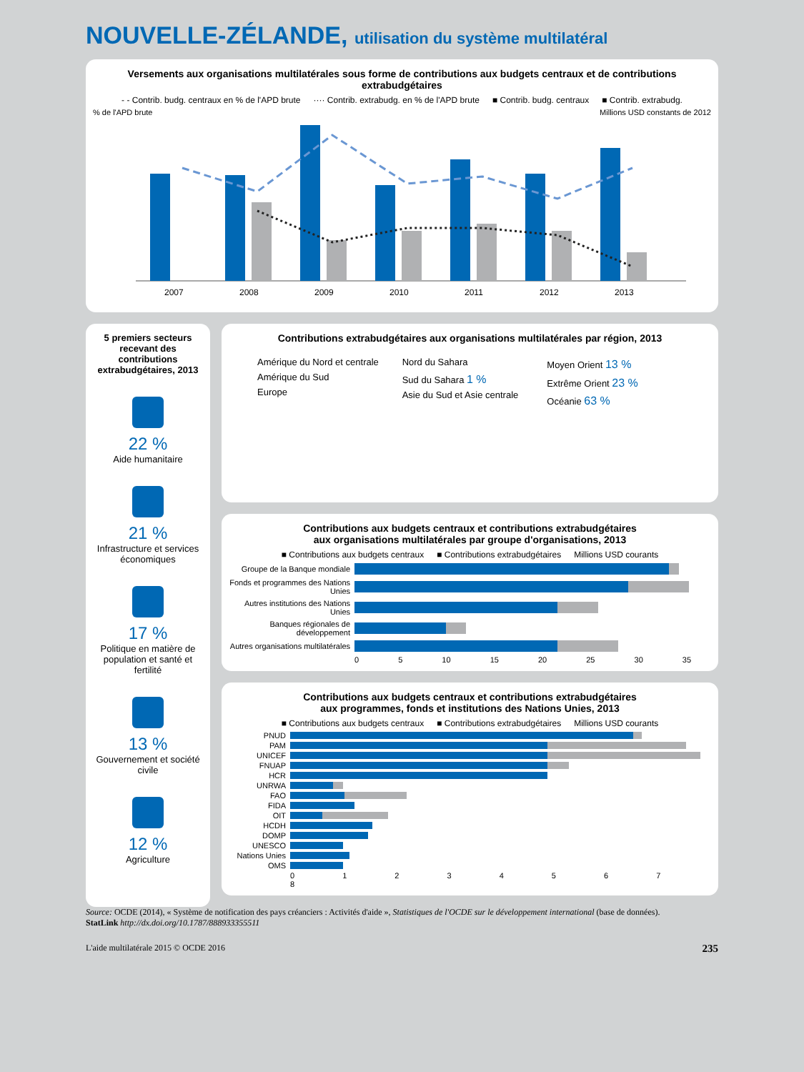NOUVELLE-ZÉLANDE, utilisation du système multilatéral
Versements aux organisations multilatérales sous forme de contributions aux budgets centraux et de contributions extrabudgétaires
- - Contrib. budg. centraux en % de l'APD brute ···· Contrib. extrabudg. en % de l'APD brute ■ Contrib. budg. centraux ■ Contrib. extrabudg.
% de l'APD brute Millions USD constants de 2012
2007
2008
2009
2010
2011
2012
2013
5 premiers secteurs recevant des contributions extrabudgétaires, 2013
22 %
Aide humanitaire
21 %
Infrastructure et services économiques
17 %
Politique en matière de population et santé et fertilité
13 %
Gouvernement et société civile
12 %
Agriculture
Contributions extrabudgétaires aux organisations multilatérales par région, 2013
Amérique du Nord et centrale
Amérique du Sud
Europe
Nord du Sahara
Sud du Sahara 1 %
Asie du Sud et Asie centrale
Moyen Orient 13 %
Extrême Orient 23 %
Océanie 63 %
Contributions aux budgets centraux et contributions extrabudgétaires
aux organisations multilatérales par groupe d'organisations, 2013
■ Contributions aux budgets centraux ■ Contributions extrabudgétaires Millions USD courants
Groupe de la Banque mondiale
Fonds et programmes des Nations Unies
Autres institutions des Nations Unies
Banques régionales de développement
Autres organisations multilatérales
0 5 10 15 20 25 30 35
Contributions aux budgets centraux et contributions extrabudgétaires
aux programmes, fonds et institutions des Nations Unies, 2013
■ Contributions aux budgets centraux ■ Contributions extrabudgétaires Millions USD courants
PNUD
PAM
UNICEF
FNUAP
HCR
UNRWA
FAO
FIDA
OIT
HCDH
DOMP
UNESCO
Nations Unies
OMS
0 1 2 3 4 5 6 7 8
Source: OCDE (2014), « Système de notification des pays créanciers : Activités d'aide », Statistiques de l'OCDE sur le développement international (base de données).
StatLink http://dx.doi.org/10.1787/888933355511
L'aide multilatérale 2015 © OCDE 2016 235